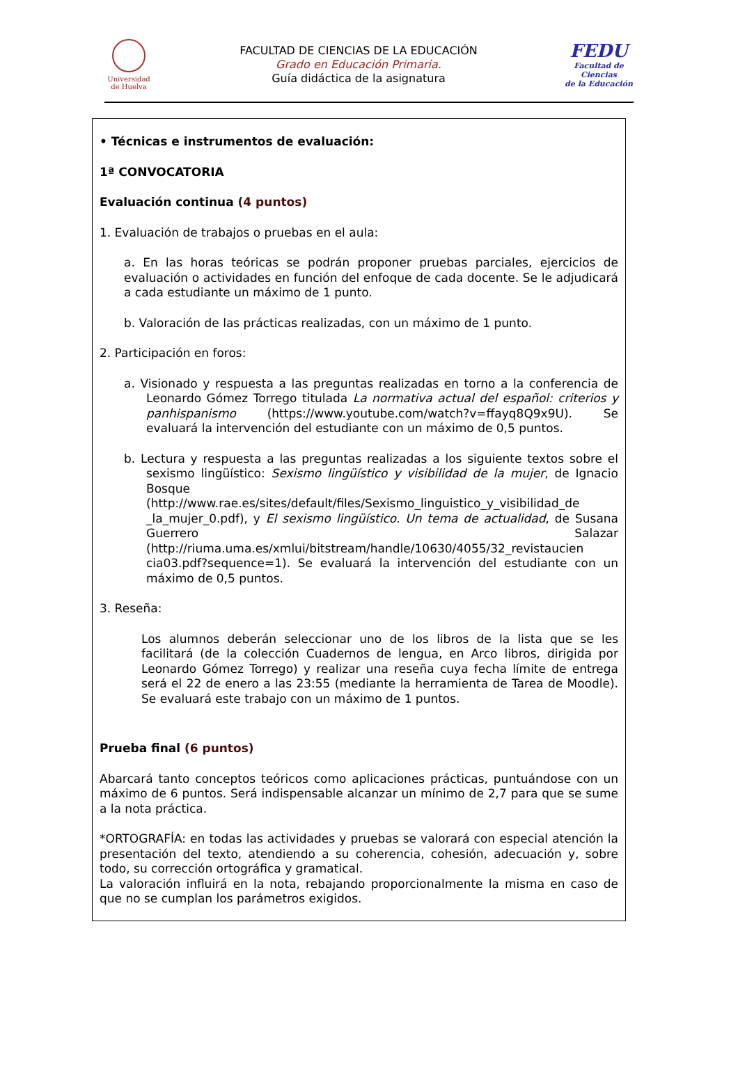Universidad
de Huelva
FACULTAD DE CIENCIAS DE LA EDUCACIÓN
Grado en Educación Primaria.
Guía didáctica de la asignatura
FEDU
Facultad de Ciencias
de la Educación
• Técnicas e instrumentos de evaluación:
1ª CONVOCATORIA
Evaluación continua (4 puntos)
1. Evaluación de trabajos o pruebas en el aula:
a. En las horas teóricas se podrán proponer pruebas parciales, ejercicios de evaluación o actividades en función del enfoque de cada docente. Se le adjudicará a cada estudiante un máximo de 1 punto.
b. Valoración de las prácticas realizadas, con un máximo de 1 punto.
2. Participación en foros:
a. Visionado y respuesta a las preguntas realizadas en torno a la conferencia de Leonardo Gómez Torrego titulada La normativa actual del español: criterios y panhispanismo (https://www.youtube.com/watch?v=ffayq8Q9x9U). Se evaluará la intervención del estudiante con un máximo de 0,5 puntos.
b. Lectura y respuesta a las preguntas realizadas a los siguiente textos sobre el sexismo lingüístico: Sexismo lingüístico y visibilidad de la mujer, de Ignacio Bosque (http://www.rae.es/sites/default/files/Sexismo_linguistico_y_visibilidad_de _la_mujer_0.pdf), y El sexismo lingüístico. Un tema de actualidad, de Susana Guerrero Salazar (http://riuma.uma.es/xmlui/bitstream/handle/10630/4055/32_revistaucien cia03.pdf?sequence=1). Se evaluará la intervención del estudiante con un máximo de 0,5 puntos.
3. Reseña:
Los alumnos deberán seleccionar uno de los libros de la lista que se les facilitará (de la colección Cuadernos de lengua, en Arco libros, dirigida por Leonardo Gómez Torrego) y realizar una reseña cuya fecha límite de entrega será el 22 de enero a las 23:55 (mediante la herramienta de Tarea de Moodle). Se evaluará este trabajo con un máximo de 1 puntos.
Prueba final (6 puntos)
Abarcará tanto conceptos teóricos como aplicaciones prácticas, puntuándose con un máximo de 6 puntos. Será indispensable alcanzar un mínimo de 2,7 para que se sume a la nota práctica.
*ORTOGRAFÍA: en todas las actividades y pruebas se valorará con especial atención la presentación del texto, atendiendo a su coherencia, cohesión, adecuación y, sobre todo, su corrección ortográfica y gramatical.
La valoración influirá en la nota, rebajando proporcionalmente la misma en caso de que no se cumplan los parámetros exigidos.